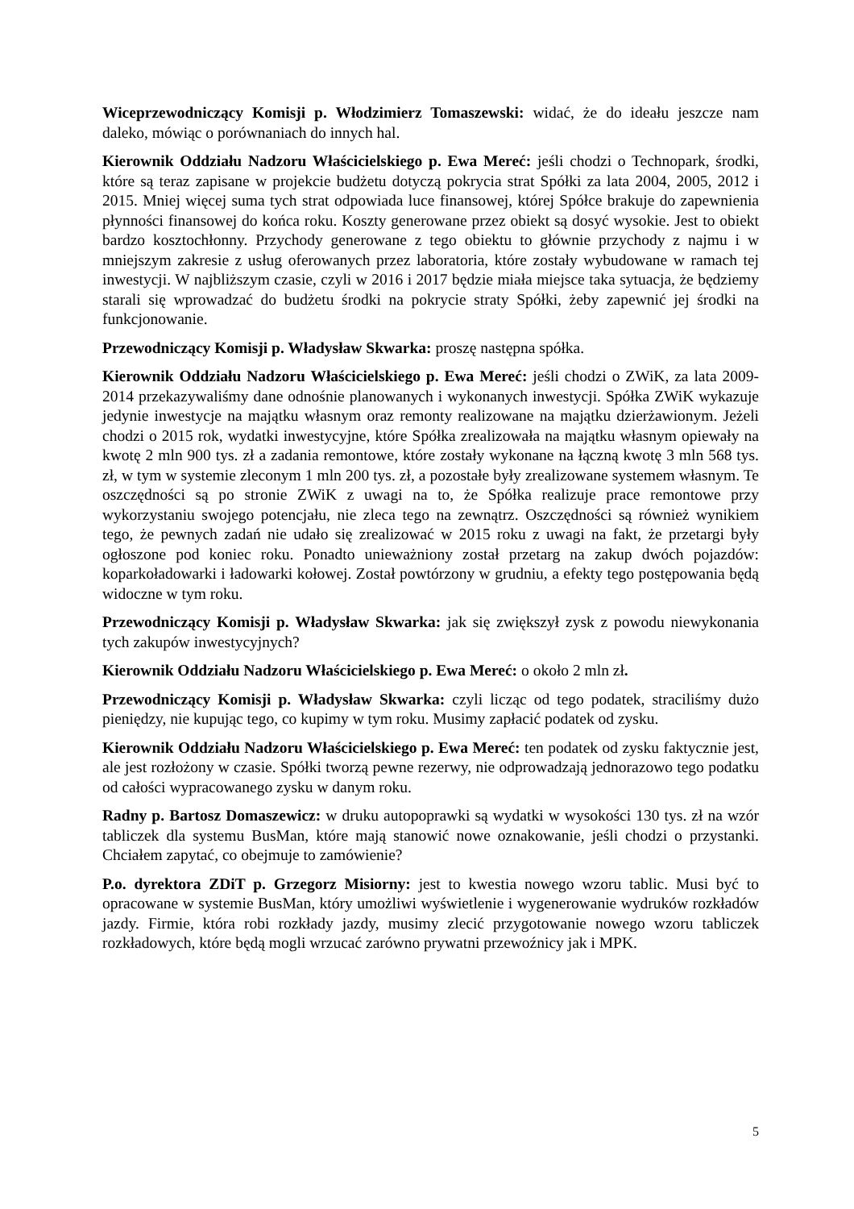Wiceprzewodniczący Komisji p. Włodzimierz Tomaszewski: widać, że do ideału jeszcze nam daleko, mówiąc o porównaniach do innych hal.
Kierownik Oddziału Nadzoru Właścicielskiego p. Ewa Mereć: jeśli chodzi o Technopark, środki, które są teraz zapisane w projekcie budżetu dotyczą pokrycia strat Spółki za lata 2004, 2005, 2012 i 2015. Mniej więcej suma tych strat odpowiada luce finansowej, której Spółce brakuje do zapewnienia płynności finansowej do końca roku. Koszty generowane przez obiekt są dosyć wysokie. Jest to obiekt bardzo kosztochłonny. Przychody generowane z tego obiektu to głównie przychody z najmu i w mniejszym zakresie z usług oferowanych przez laboratoria, które zostały wybudowane w ramach tej inwestycji. W najbliższym czasie, czyli w 2016 i 2017 będzie miała miejsce taka sytuacja, że będziemy starali się wprowadzać do budżetu środki na pokrycie straty Spółki, żeby zapewnić jej środki na funkcjonowanie.
Przewodniczący Komisji p. Władysław Skwarka: proszę następna spółka.
Kierownik Oddziału Nadzoru Właścicielskiego p. Ewa Mereć: jeśli chodzi o ZWiK, za lata 2009-2014 przekazywaliśmy dane odnośnie planowanych i wykonanych inwestycji. Spółka ZWiK wykazuje jedynie inwestycje na majątku własnym oraz remonty realizowane na majątku dzierżawionym. Jeżeli chodzi o 2015 rok, wydatki inwestycyjne, które Spółka zrealizowała na majątku własnym opiewały na kwotę 2 mln 900 tys. zł a zadania remontowe, które zostały wykonane na łączną kwotę 3 mln 568 tys. zł, w tym w systemie zleconym 1 mln 200 tys. zł, a pozostałe były zrealizowane systemem własnym. Te oszczędności są po stronie ZWiK z uwagi na to, że Spółka realizuje prace remontowe przy wykorzystaniu swojego potencjału, nie zleca tego na zewnątrz. Oszczędności są również wynikiem tego, że pewnych zadań nie udało się zrealizować w 2015 roku z uwagi na fakt, że przetargi były ogłoszone pod koniec roku. Ponadto unieważniony został przetarg na zakup dwóch pojazdów: koparkoładowarki i ładowarki kołowej. Został powtórzony w grudniu, a efekty tego postępowania będą widoczne w tym roku.
Przewodniczący Komisji p. Władysław Skwarka: jak się zwiększył zysk z powodu niewykonania tych zakupów inwestycyjnych?
Kierownik Oddziału Nadzoru Właścicielskiego p. Ewa Mereć: o około 2 mln zł.
Przewodniczący Komisji p. Władysław Skwarka: czyli licząc od tego podatek, straciliśmy dużo pieniędzy, nie kupując tego, co kupimy w tym roku. Musimy zapłacić podatek od zysku.
Kierownik Oddziału Nadzoru Właścicielskiego p. Ewa Mereć: ten podatek od zysku faktycznie jest, ale jest rozłożony w czasie. Spółki tworzą pewne rezerwy, nie odprowadzają jednorazowo tego podatku od całości wypracowanego zysku w danym roku.
Radny p. Bartosz Domaszewicz: w druku autopoprawki są wydatki w wysokości 130 tys. zł na wzór tabliczek dla systemu BusMan, które mają stanowić nowe oznakowanie, jeśli chodzi o przystanki. Chciałem zapytać, co obejmuje to zamówienie?
P.o. dyrektora ZDiT p. Grzegorz Misiorny: jest to kwestia nowego wzoru tablic. Musi być to opracowane w systemie BusMan, który umożliwi wyświetlenie i wygenerowanie wydruków rozkładów jazdy. Firmie, która robi rozkłady jazdy, musimy zlecić przygotowanie nowego wzoru tabliczek rozkładowych, które będą mogli wrzucać zarówno prywatni przewoźnicy jak i MPK.
5